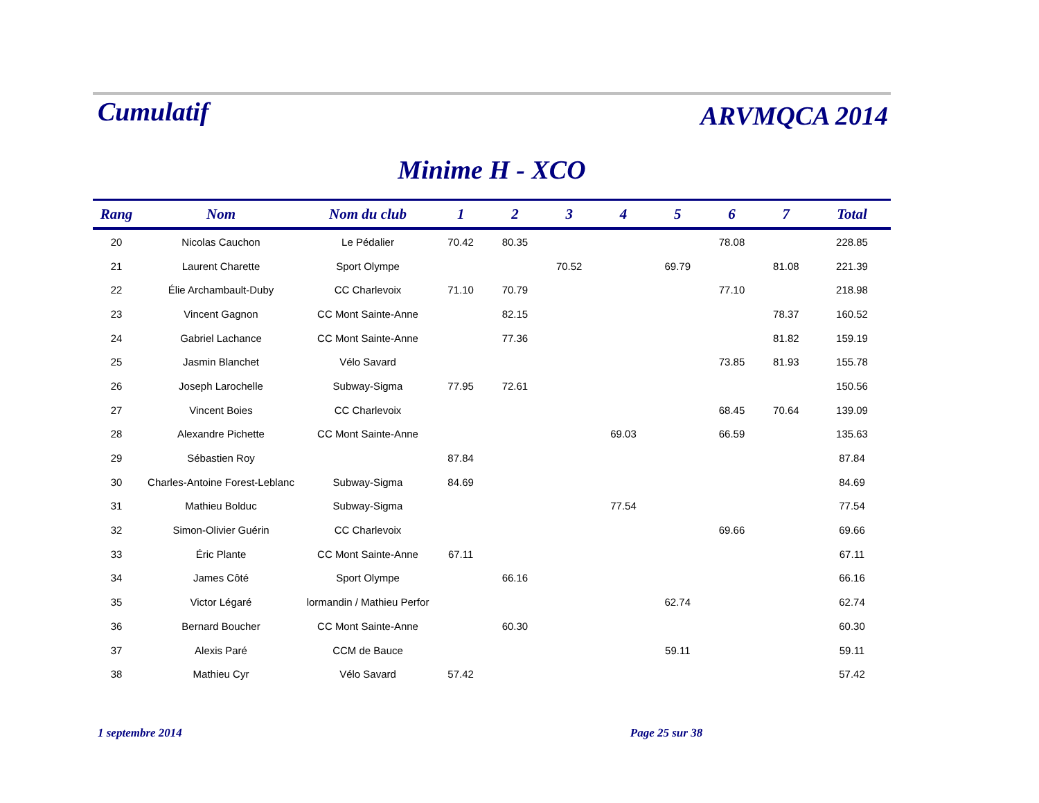Cumulatif
ARVMQCA 2014
Minime H - XCO
| Rang | Nom | Nom du club | 1 | 2 | 3 | 4 | 5 | 6 | 7 | Total |
| --- | --- | --- | --- | --- | --- | --- | --- | --- | --- | --- |
| 20 | Nicolas Cauchon | Le Pédalier | 70.42 | 80.35 | | | | 78.08 | | 228.85 |
| 21 | Laurent Charette | Sport Olympe | | | 70.52 | | 69.79 | | 81.08 | 221.39 |
| 22 | Élie Archambault-Duby | CC Charlevoix | 71.10 | 70.79 | | | | 77.10 | | 218.98 |
| 23 | Vincent Gagnon | CC Mont Sainte-Anne | | 82.15 | | | | | 78.37 | 160.52 |
| 24 | Gabriel Lachance | CC Mont Sainte-Anne | | 77.36 | | | | | 81.82 | 159.19 |
| 25 | Jasmin Blanchet | Vélo Savard | | | | | | 73.85 | 81.93 | 155.78 |
| 26 | Joseph Larochelle | Subway-Sigma | 77.95 | 72.61 | | | | | | 150.56 |
| 27 | Vincent Boies | CC Charlevoix | | | | | | 68.45 | 70.64 | 139.09 |
| 28 | Alexandre Pichette | CC Mont Sainte-Anne | | | | 69.03 | | 66.59 | | 135.63 |
| 29 | Sébastien Roy | | 87.84 | | | | | | | 87.84 |
| 30 | Charles-Antoine Forest-Leblanc | Subway-Sigma | 84.69 | | | | | | | 84.69 |
| 31 | Mathieu Bolduc | Subway-Sigma | | | | 77.54 | | | | 77.54 |
| 32 | Simon-Olivier Guérin | CC Charlevoix | | | | | | 69.66 | | 69.66 |
| 33 | Éric Plante | CC Mont Sainte-Anne | 67.11 | | | | | | | 67.11 |
| 34 | James Côté | Sport Olympe | | 66.16 | | | | | | 66.16 |
| 35 | Victor Légaré | lormandin / Mathieu Perfor | | | | | 62.74 | | | 62.74 |
| 36 | Bernard Boucher | CC Mont Sainte-Anne | | 60.30 | | | | | | 60.30 |
| 37 | Alexis Paré | CCM de Bauce | | | | | 59.11 | | | 59.11 |
| 38 | Mathieu Cyr | Vélo Savard | 57.42 | | | | | | | 57.42 |
1 septembre 2014 Page 25 sur 38